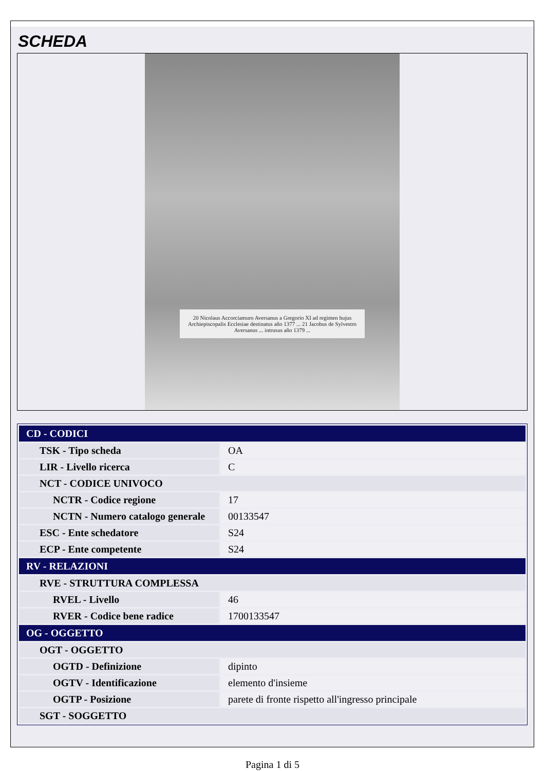SCHEDA
20 Nicolaus Accorciamuro Aversanus a Gregorio XI ad regimen hujus Archiepiscopalis Ecclesiae destinatus año 1377 ... 21 Jacobus de Sylvestro Aversanus ... intrusus año 1379 ...
| CD - CODICI | |
| --- | --- |
| TSK - Tipo scheda | OA |
| LIR - Livello ricerca | C |
| NCT - CODICE UNIVOCO | |
| NCTR - Codice regione | 17 |
| NCTN - Numero catalogo generale | 00133547 |
| ESC - Ente schedatore | S24 |
| ECP - Ente competente | S24 |
| RV - RELAZIONI | |
| RVE - STRUTTURA COMPLESSA | |
| RVEL - Livello | 46 |
| RVER - Codice bene radice | 1700133547 |
| OG - OGGETTO | |
| OGT - OGGETTO | |
| OGTD - Definizione | dipinto |
| OGTV - Identificazione | elemento d'insieme |
| OGTP - Posizione | parete di fronte rispetto all'ingresso principale |
| SGT - SOGGETTO | |
Pagina 1 di 5